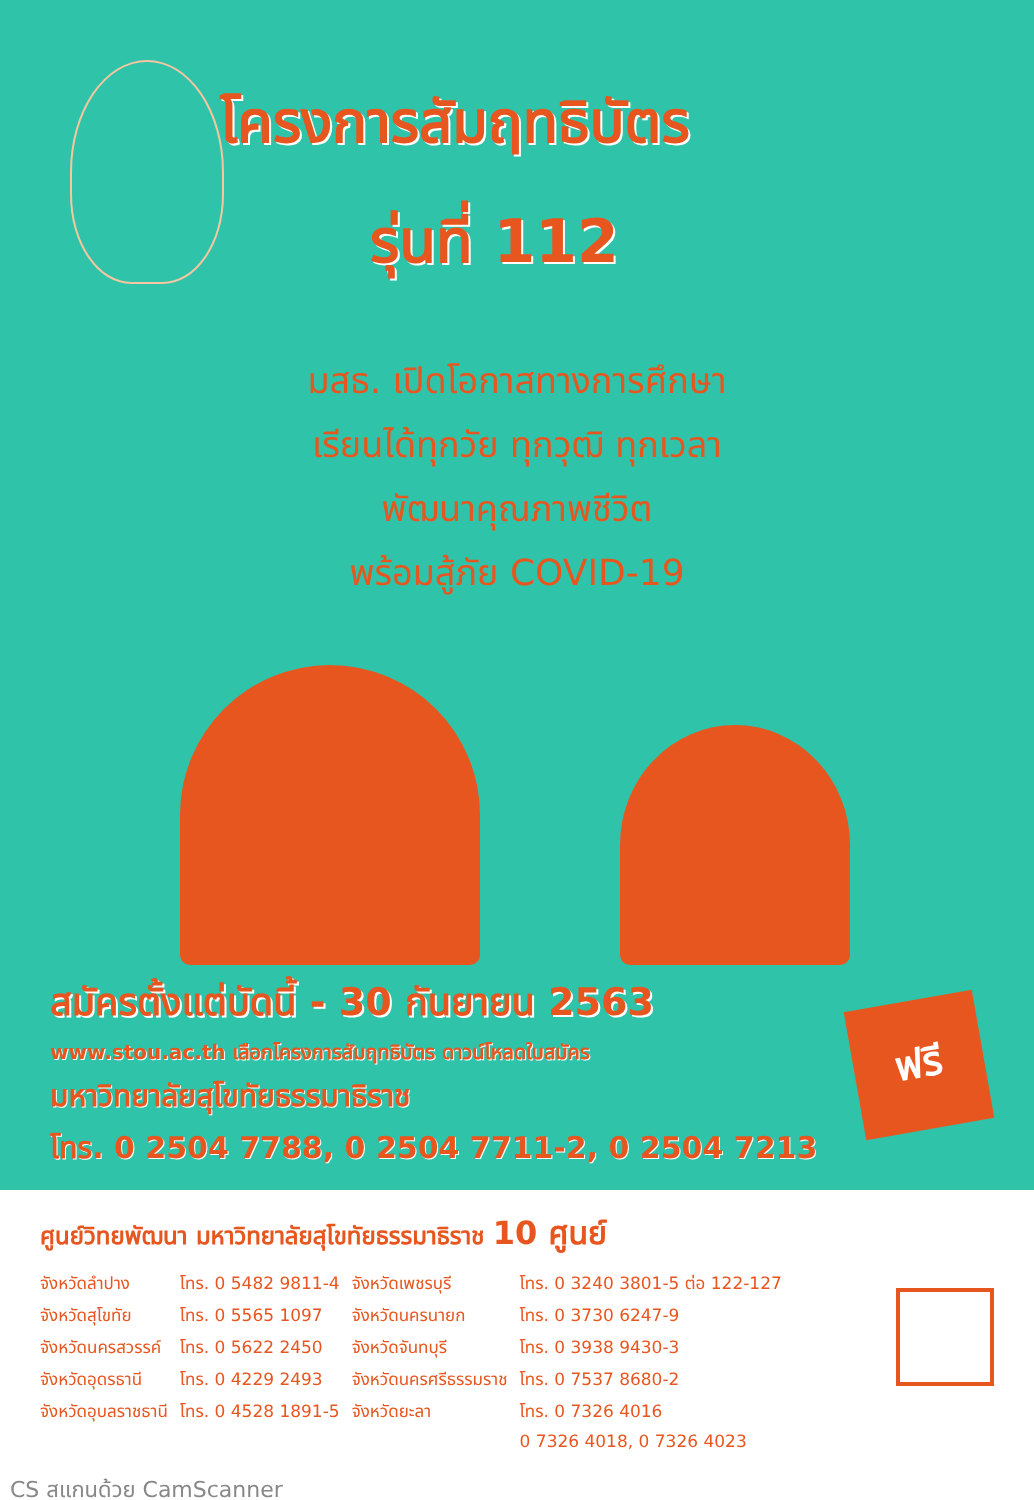โครงการสัมฤทธิบัตร
รุ่นที่ 112
มสธ. เปิดโอกาสทางการศึกษา
เรียนได้ทุกวัย ทุกวุฒิ ทุกเวลา
พัฒนาคุณภาพชีวิต
พร้อมสู้ภัย COVID-19
สมัครตั้งแต่บัดนี้ - 30 กันยายน 2563
www.stou.ac.th เลือกโครงการสัมฤทธิบัตร ดาวน์โหลดใบสมัคร
มหาวิทยาลัยสุโขทัยธรรมาธิราช
โทร. 0 2504 7788, 0 2504 7711-2, 0 2504 7213
ฟรี
ศูนย์วิทยพัฒนา มหาวิทยาลัยสุโขทัยธรรมาธิราช 10 ศูนย์
| จังหวัดลำปาง | โทร. 0 5482 9811-4 | จังหวัดเพชรบุรี | โทร. 0 3240 3801-5 ต่อ 122-127 |
| จังหวัดสุโขทัย | โทร. 0 5565 1097 | จังหวัดนครนายก | โทร. 0 3730 6247-9 |
| จังหวัดนครสวรรค์ | โทร. 0 5622 2450 | จังหวัดจันทบุรี | โทร. 0 3938 9430-3 |
| จังหวัดอุดรธานี | โทร. 0 4229 2493 | จังหวัดนครศรีธรรมราช | โทร. 0 7537 8680-2 |
| จังหวัดอุบลราชธานี | โทร. 0 4528 1891-5 | จังหวัดยะลา | โทร. 0 7326 4016 |
| | | | 0 7326 4018, 0 7326 4023 |
CS สแกนด้วย CamScanner